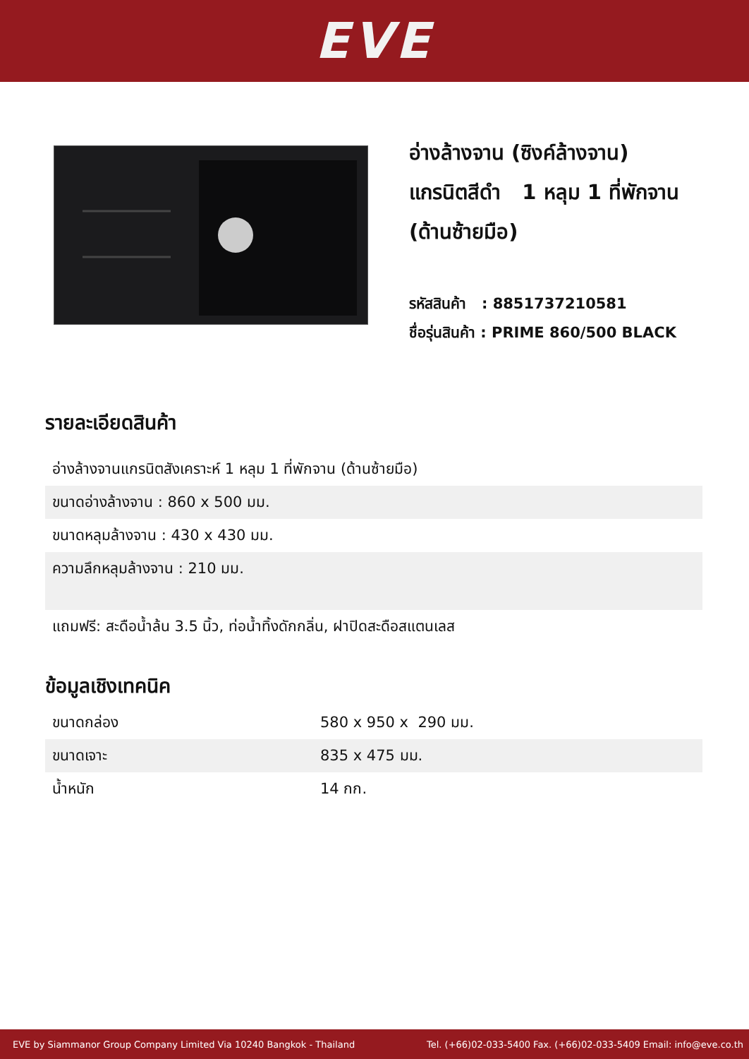EVE
อ่างล้างจาน (ซิงค์ล้างจาน)
แกรนิตสีดำ 1 หลุม 1 ที่พักจาน
(ด้านซ้ายมือ)
รหัสสินค้า : 8851737210581
ชื่อรุ่นสินค้า : PRIME 860/500 BLACK
รายละเอียดสินค้า
| อ่างล้างจานแกรนิตสังเคราะห์ 1 หลุม 1 ที่พักจาน (ด้านซ้ายมือ) |
| ขนาดอ่างล้างจาน : 860 x 500 มม. |
| ขนาดหลุมล้างจาน : 430 x 430 มม. |
| ความลึกหลุมล้างจาน : 210 มม. |
| แถมฟรี: สะดือน้ำล้น 3.5 นิ้ว, ท่อน้ำทิ้งดักกลิ่น, ฝาปิดสะดือสแตนเลส |
ข้อมูลเชิงเทคนิค
| ขนาดกล่อง | 580 x 950 x 290 มม. |
| ขนาดเจาะ | 835 x 475 มม. |
| น้ำหนัก | 14 กก. |
EVE by Siammanor Group Company Limited Via 10240 Bangkok - Thailand Tel. (+66)02-033-5400 Fax. (+66)02-033-5409 Email: info@eve.co.th